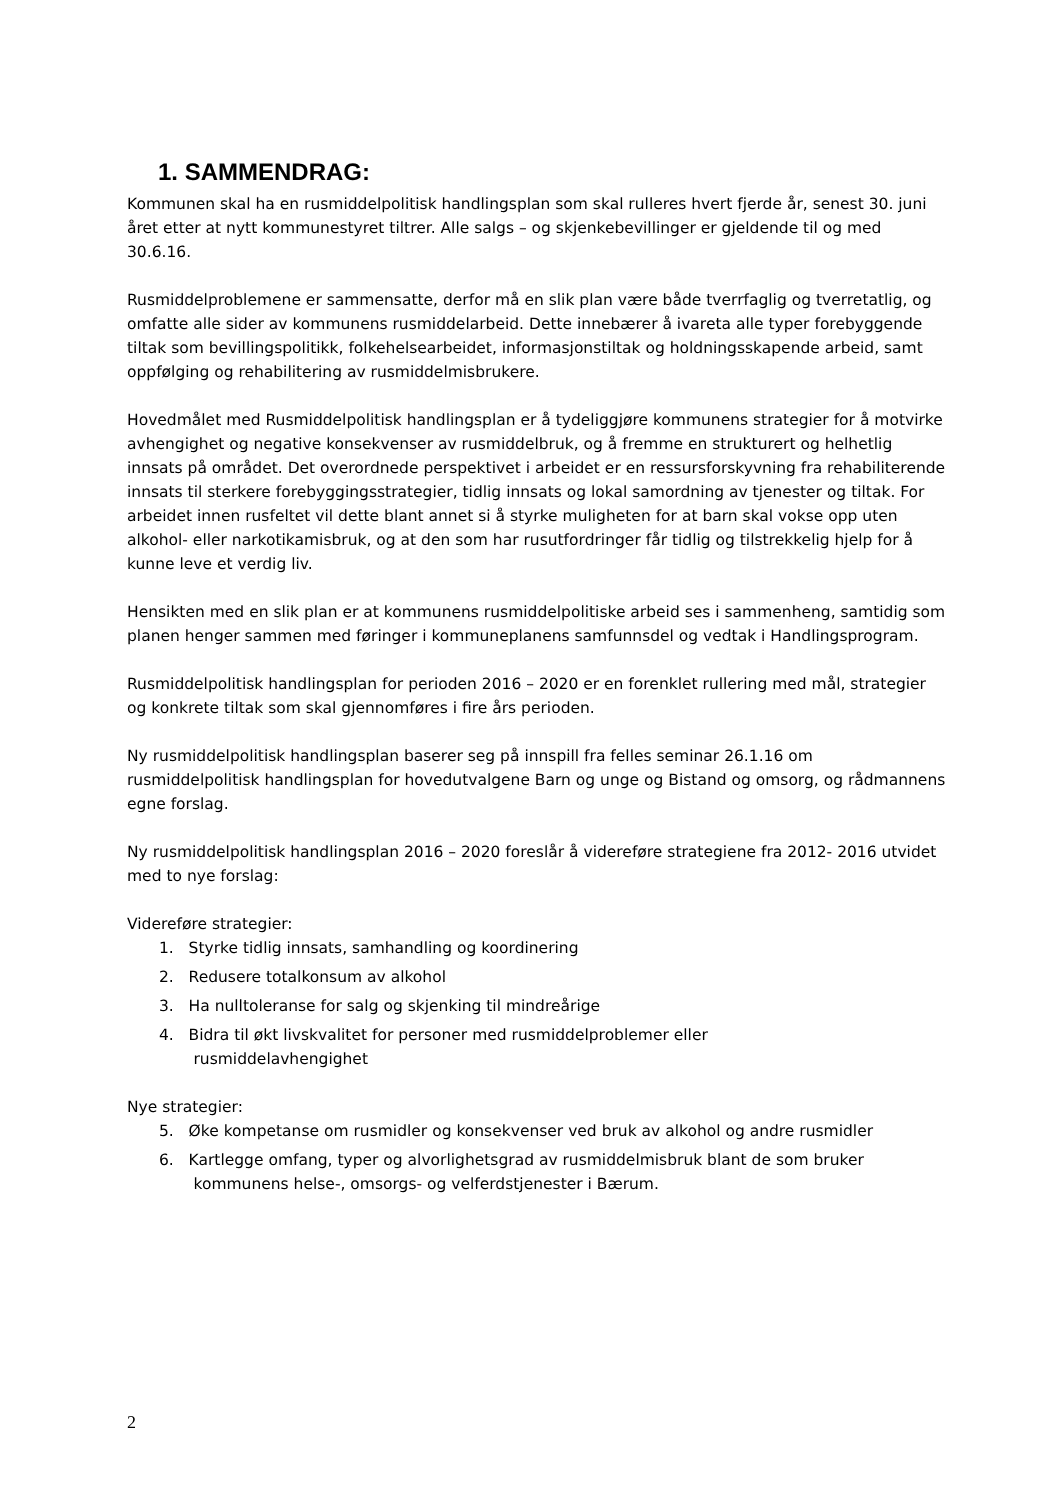1. SAMMENDRAG:
Kommunen skal ha en rusmiddelpolitisk handlingsplan som skal rulleres hvert fjerde år, senest 30. juni året etter at nytt kommunestyret tiltrer. Alle salgs – og skjenkebevillinger er gjeldende til og med 30.6.16.
Rusmiddelproblemene er sammensatte, derfor må en slik plan være både tverrfaglig og tverretatlig, og omfatte alle sider av kommunens rusmiddelarbeid. Dette innebærer å ivareta alle typer forebyggende tiltak som bevillingspolitikk, folkehelsearbeidet, informasjonstiltak og holdningsskapende arbeid, samt oppfølging og rehabilitering av rusmiddelmisbrukere.
Hovedmålet med Rusmiddelpolitisk handlingsplan er å tydeliggjøre kommunens strategier for å motvirke avhengighet og negative konsekvenser av rusmiddelbruk, og å fremme en strukturert og helhetlig innsats på området. Det overordnede perspektivet i arbeidet er en ressursforskyvning fra rehabiliterende innsats til sterkere forebyggingsstrategier, tidlig innsats og lokal samordning av tjenester og tiltak. For arbeidet innen rusfeltet vil dette blant annet si å styrke muligheten for at barn skal vokse opp uten alkohol- eller narkotikamisbruk, og at den som har rusutfordringer får tidlig og tilstrekkelig hjelp for å kunne leve et verdig liv.
Hensikten med en slik plan er at kommunens rusmiddelpolitiske arbeid ses i sammenheng, samtidig som planen henger sammen med føringer i kommuneplanens samfunnsdel og vedtak i Handlingsprogram.
Rusmiddelpolitisk handlingsplan for perioden 2016 – 2020 er en forenklet rullering med mål, strategier og konkrete tiltak som skal gjennomføres i fire års perioden.
Ny rusmiddelpolitisk handlingsplan baserer seg på innspill fra felles seminar 26.1.16 om rusmiddelpolitisk handlingsplan for hovedutvalgene Barn og unge og Bistand og omsorg, og rådmannens egne forslag.
Ny rusmiddelpolitisk handlingsplan 2016 – 2020 foreslår å videreføre strategiene fra 2012- 2016 utvidet med to nye forslag:
Videreføre strategier:
1. Styrke tidlig innsats, samhandling og koordinering
2. Redusere totalkonsum av alkohol
3. Ha nulltoleranse for salg og skjenking til mindreårige
4. Bidra til økt livskvalitet for personer med rusmiddelproblemer eller
rusmiddelavhengighet
Nye strategier:
5. Øke kompetanse om rusmidler og konsekvenser ved bruk av alkohol og andre rusmidler
6. Kartlegge omfang, typer og alvorlighetsgrad av rusmiddelmisbruk blant de som bruker
kommunens helse-, omsorgs- og velferdstjenester i Bærum.
2